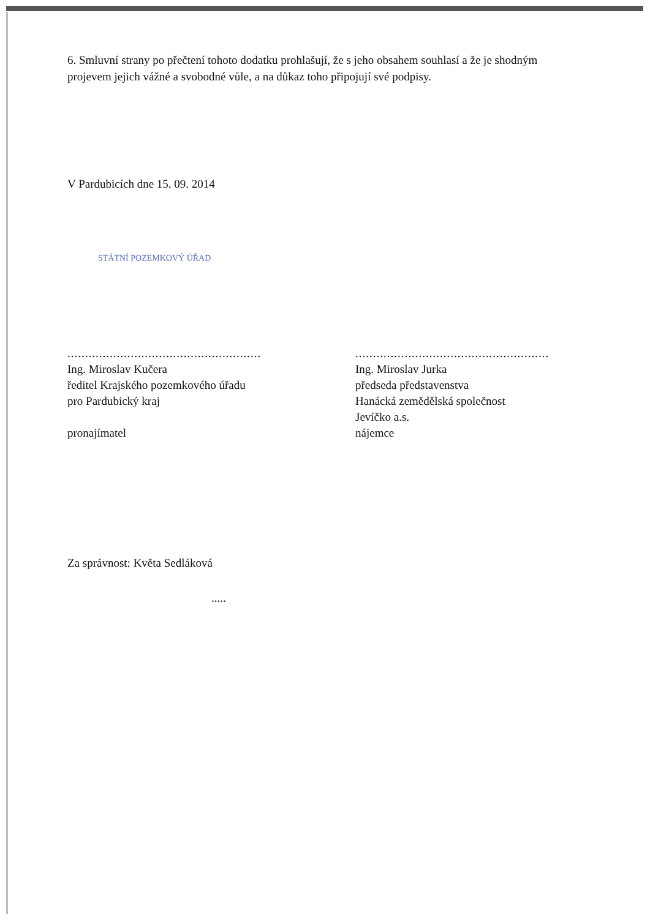6. Smluvní strany po přečtení tohoto dodatku prohlašují, že s jeho obsahem souhlasí a že je shodným projevem jejich vážné a svobodné vůle, a na důkaz toho připojují své podpisy.
V Pardubicích dne 15. 09. 2014
STÁTNÍ POZEMKOVÝ ÚŘAD
.......................................................
Ing. Miroslav Kučera
ředitel Krajského pozemkového úřadu
pro Pardubický kraj
pronajímatel
.......................................................
Ing. Miroslav Jurka
předseda představenstva
Hanácká zemědělská společnost
Jevíčko a.s.
nájemce
Za správnost: Květa Sedláková
.....